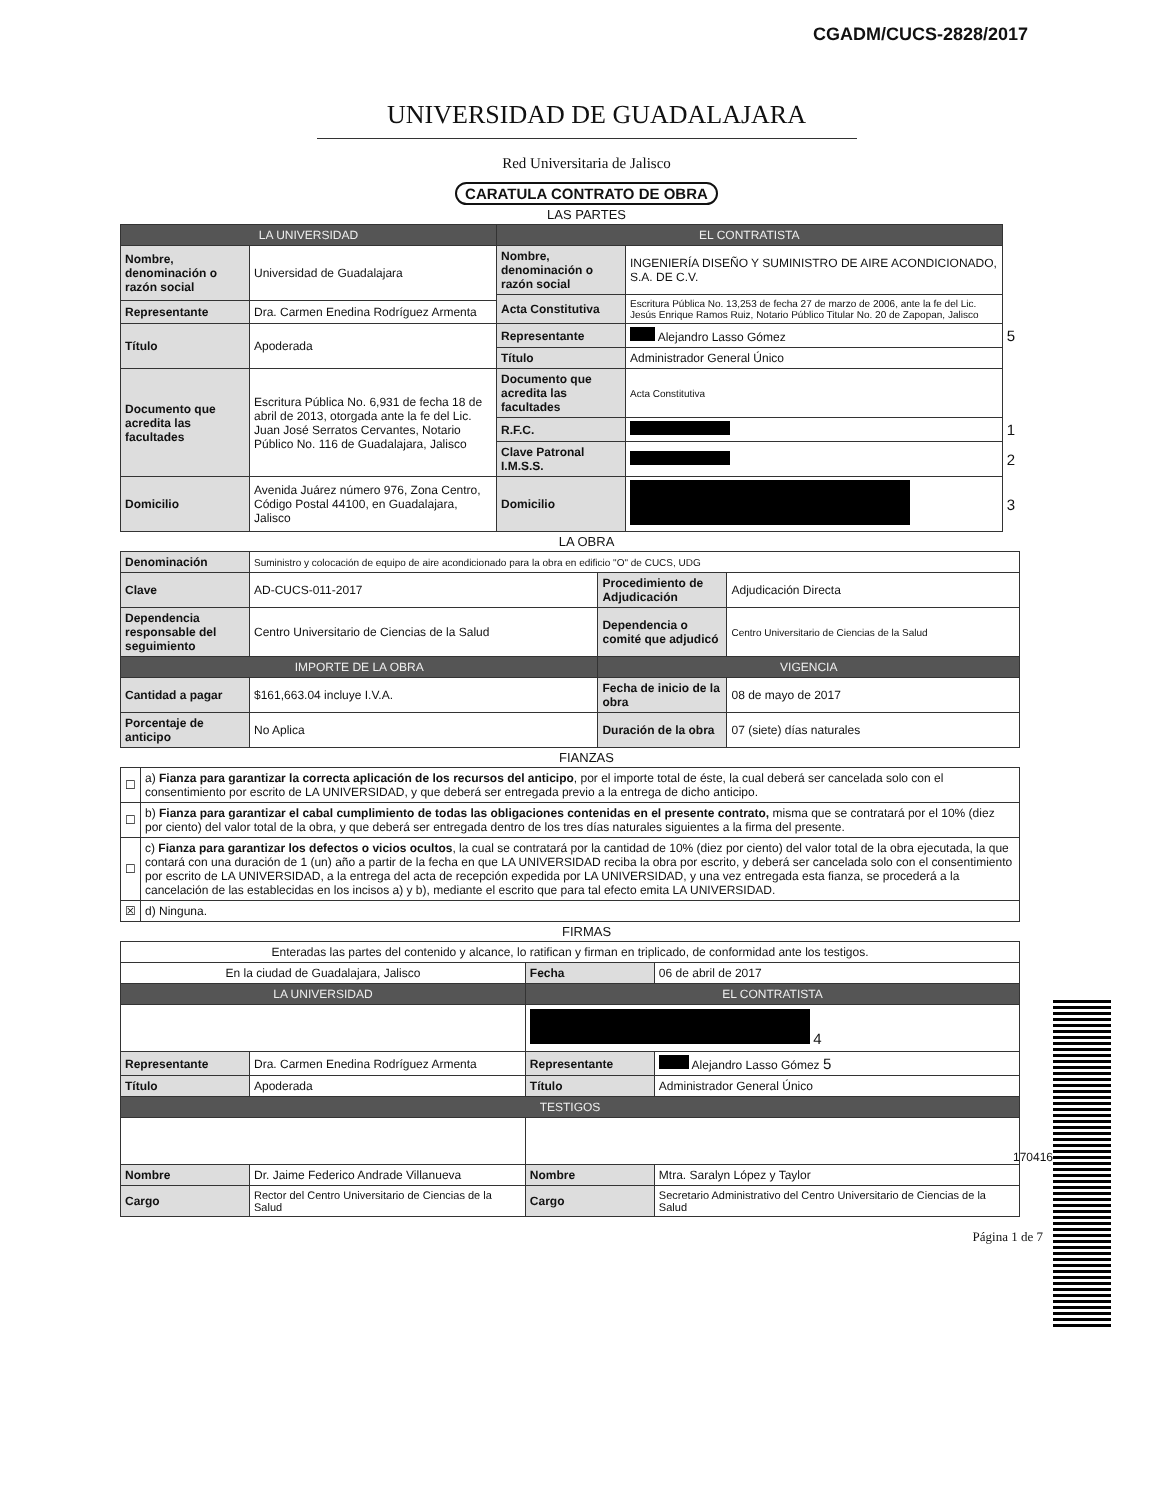CGADM/CUCS-2828/2017
UNIVERSIDAD DE GUADALAJARA
Red Universitaria de Jalisco
CARATULA CONTRATO DE OBRA
LAS PARTES
| LA UNIVERSIDAD | | EL CONTRATISTA | | |
| Nombre, denominación o razón social | Universidad de Guadalajara | Nombre, denominación o razón social | INGENIERÍA DISEÑO Y SUMINISTRO DE AIRE ACONDICIONADO, S.A. DE C.V. | |
| | | Acta Constitutiva | Escritura Pública No. 13,253 de fecha 27 de marzo de 2006, ante la fe del Lic. Jesús Enrique Ramos Ruiz, Notario Público Titular No. 20 de Zapopan, Jalisco | |
| Representante | Dra. Carmen Enedina Rodríguez Armenta | | | |
| Título | Apoderada | Representante | Alejandro Lasso Gómez | 5 |
| | | Título | Administrador General Único | |
| Documento que acredita las facultades | Escritura Pública No. 6,931 de fecha 18 de abril de 2013, otorgada ante la fe del Lic. Juan José Serratos Cervantes, Notario Público No. 116 de Guadalajara, Jalisco | Documento que acredita las facultades | Acta Constitutiva | |
| | | R.F.C. | | 1 |
| | | Clave Patronal I.M.S.S. | | 2 |
| Domicilio | Avenida Juárez número 976, Zona Centro, Código Postal 44100, en Guadalajara, Jalisco | Domicilio | | 3 |
LA OBRA
| Denominación | Suministro y colocación de equipo de aire acondicionado para la obra en edificio "O" de CUCS, UDG | | |
| Clave | AD-CUCS-011-2017 | Procedimiento de Adjudicación | Adjudicación Directa |
| Dependencia responsable del seguimiento | Centro Universitario de Ciencias de la Salud | Dependencia o comité que adjudicó | Centro Universitario de Ciencias de la Salud |
| IMPORTE DE LA OBRA | | VIGENCIA | |
| Cantidad a pagar | $161,663.04 incluye I.V.A. | Fecha de inicio de la obra | 08 de mayo de 2017 |
| Porcentaje de anticipo | No Aplica | Duración de la obra | 07 (siete) días naturales |
FIANZAS
| ☐ | a) Fianza para garantizar la correcta aplicación de los recursos del anticipo , por el importe total de éste, la cual deberá ser cancelada solo con el consentimiento por escrito de LA UNIVERSIDAD, y que deberá ser entregada previo a la entrega de dicho anticipo. |
| ☐ | b) Fianza para garantizar el cabal cumplimiento de todas las obligaciones contenidas en el presente contrato, misma que se contratará por el 10% (diez por ciento) del valor total de la obra, y que deberá ser entregada dentro de los tres días naturales siguientes a la firma del presente. |
| ☐ | c) Fianza para garantizar los defectos o vicios ocultos , la cual se contratará por la cantidad de 10% (diez por ciento) del valor total de la obra ejecutada, la que contará con una duración de 1 (un) año a partir de la fecha en que LA UNIVERSIDAD reciba la obra por escrito, y deberá ser cancelada solo con el consentimiento por escrito de LA UNIVERSIDAD, a la entrega del acta de recepción expedida por LA UNIVERSIDAD, y una vez entregada esta fianza, se procederá a la cancelación de las establecidas en los incisos a) y b), mediante el escrito que para tal efecto emita LA UNIVERSIDAD. |
| ☒ | d) Ninguna. |
FIRMAS
| Enteradas las partes del contenido y alcance, lo ratifican y firman en triplicado, de conformidad ante los testigos. | | | |
| En la ciudad de Guadalajara, Jalisco | | Fecha | 06 de abril de 2017 |
| LA UNIVERSIDAD | | EL CONTRATISTA | |
| | | 4 | |
| Representante | Dra. Carmen Enedina Rodríguez Armenta | Representante | Alejandro Lasso Gómez 5 |
| Título | Apoderada | Título | Administrador General Único |
| TESTIGOS | | | |
| Nombre | Dr. Jaime Federico Andrade Villanueva | Nombre | Mtra. Saralyn López y Taylor |
| Cargo | Rector del Centro Universitario de Ciencias de la Salud | Cargo | Secretario Administrativo del Centro Universitario de Ciencias de la Salud |
Página 1 de 7
170416